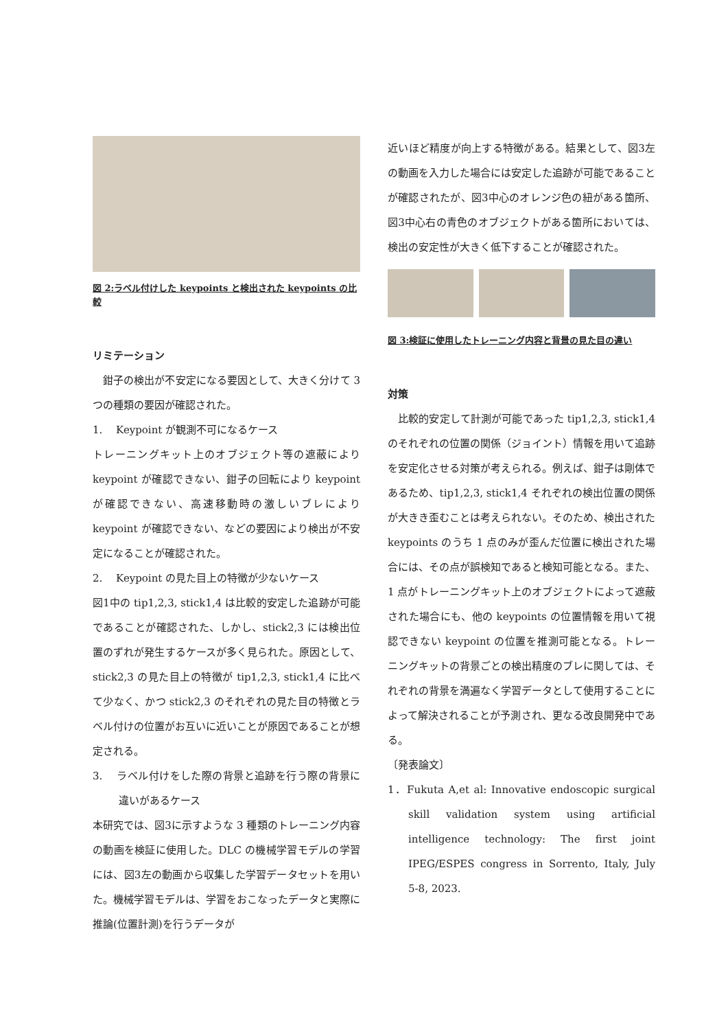図 2:ラベル付けした keypoints と検出された keypoints の比較
リミテーション
　鉗子の検出が不安定になる要因として、大きく分けて 3 つの種類の要因が確認された。
1.　 Keypoint が観測不可になるケース
トレーニングキット上のオブジェクト等の遮蔽により keypoint が確認できない、鉗子の回転により keypoint が確認できない、高速移動時の激しいブレにより keypoint が確認できない、などの要因により検出が不安定になることが確認された。
2.　 Keypoint の見た目上の特徴が少ないケース
図1中の tip1,2,3, stick1,4 は比較的安定した追跡が可能であることが確認された、しかし、stick2,3 には検出位置のずれが発生するケースが多く見られた。原因として、stick2,3 の見た目上の特徴が tip1,2,3, stick1,4 に比べて少なく、かつ stick2,3 のそれぞれの見た目の特徴とラベル付けの位置がお互いに近いことが原因であることが想定される。
3.　 ラベル付けをした際の背景と追跡を行う際の背景に違いがあるケース
本研究では、図3に示すような 3 種類のトレーニング内容の動画を検証に使用した。DLC の機械学習モデルの学習には、図3左の動画から収集した学習データセットを用いた。機械学習モデルは、学習をおこなったデータと実際に推論(位置計測)を行うデータが
近いほど精度が向上する特徴がある。結果として、図3左の動画を入力した場合には安定した追跡が可能であることが確認されたが、図3中心のオレンジ色の紐がある箇所、図3中心右の青色のオブジェクトがある箇所においては、検出の安定性が大きく低下することが確認された。
図 3:検証に使用したトレーニング内容と背景の見た目の違い
対策
　比較的安定して計測が可能であった tip1,2,3, stick1,4 のそれぞれの位置の関係（ジョイント）情報を用いて追跡を安定化させる対策が考えられる。例えば、鉗子は剛体であるため、tip1,2,3, stick1,4 それぞれの検出位置の関係が大きき歪むことは考えられない。そのため、検出された keypoints のうち 1 点のみが歪んだ位置に検出された場合には、その点が誤検知であると検知可能となる。また、1 点がトレーニングキット上のオブジェクトによって遮蔽された場合にも、他の keypoints の位置情報を用いて視認できない keypoint の位置を推測可能となる。トレーニングキットの背景ごとの検出精度のブレに関しては、それぞれの背景を満遍なく学習データとして使用することによって解決されることが予測され、更なる改良開発中である。
〔発表論文〕
1．Fukuta A,et al: Innovative endoscopic surgical skill validation system using artificial intelligence technology: The first joint IPEG/ESPES congress in Sorrento, Italy, July 5-8, 2023.